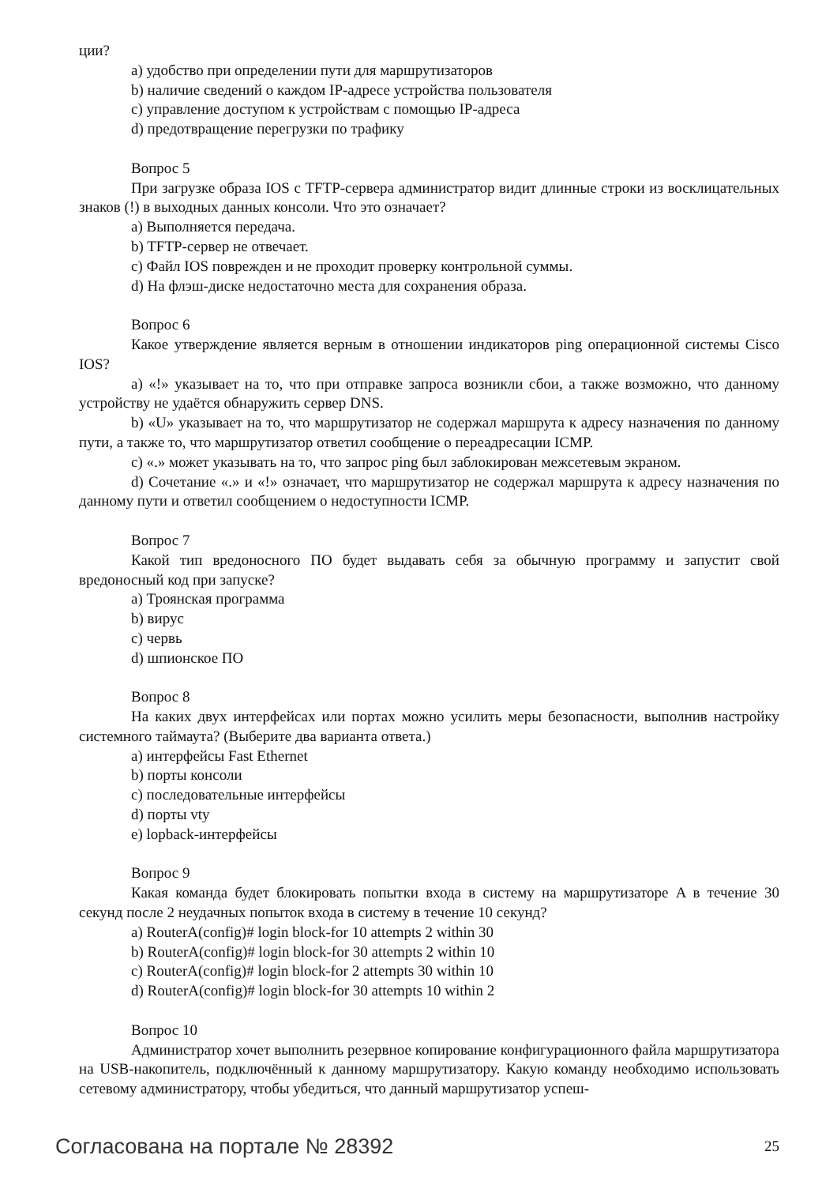ции?
a) удобство при определении пути для маршрутизаторов
b) наличие сведений о каждом IP-адресе устройства пользователя
c) управление доступом к устройствам с помощью IP-адреса
d) предотвращение перегрузки по трафику
Вопрос 5
При загрузке образа IOS с TFTP-сервера администратор видит длинные строки из восклицательных знаков (!) в выходных данных консоли. Что это означает?
a) Выполняется передача.
b) TFTP-сервер не отвечает.
c) Файл IOS поврежден и не проходит проверку контрольной суммы.
d) На флэш-диске недостаточно места для сохранения образа.
Вопрос 6
Какое утверждение является верным в отношении индикаторов ping операционной системы Cisco IOS?
a) «!» указывает на то, что при отправке запроса возникли сбои, а также возможно, что данному устройству не удаётся обнаружить сервер DNS.
b) «U» указывает на то, что маршрутизатор не содержал маршрута к адресу назначения по данному пути, а также то, что маршрутизатор ответил сообщение о переадресации ICMP.
c) «.» может указывать на то, что запрос ping был заблокирован межсетевым экраном.
d) Сочетание «.» и «!» означает, что маршрутизатор не содержал маршрута к адресу назначения по данному пути и ответил сообщением о недоступности ICMP.
Вопрос 7
Какой тип вредоносного ПО будет выдавать себя за обычную программу и запустит свой вредоносный код при запуске?
a) Троянская программа
b) вирус
c) червь
d) шпионское ПО
Вопрос 8
На каких двух интерфейсах или портах можно усилить меры безопасности, выполнив настройку системного таймаута? (Выберите два варианта ответа.)
a) интерфейсы Fast Ethernet
b) порты консоли
c) последовательные интерфейсы
d) порты vty
e) lopback-интерфейсы
Вопрос 9
Какая команда будет блокировать попытки входа в систему на маршрутизаторе A в течение 30 секунд после 2 неудачных попыток входа в систему в течение 10 секунд?
a) RouterA(config)# login block-for 10 attempts 2 within 30
b) RouterA(config)# login block-for 30 attempts 2 within 10
c) RouterA(config)# login block-for 2 attempts 30 within 10
d) RouterA(config)# login block-for 30 attempts 10 within 2
Вопрос 10
Администратор хочет выполнить резервное копирование конфигурационного файла маршрутизатора на USB-накопитель, подключённый к данному маршрутизатору. Какую команду необходимо использовать сетевому администратору, чтобы убедиться, что данный маршрутизатор успеш-
Согласована на портале № 28392 25